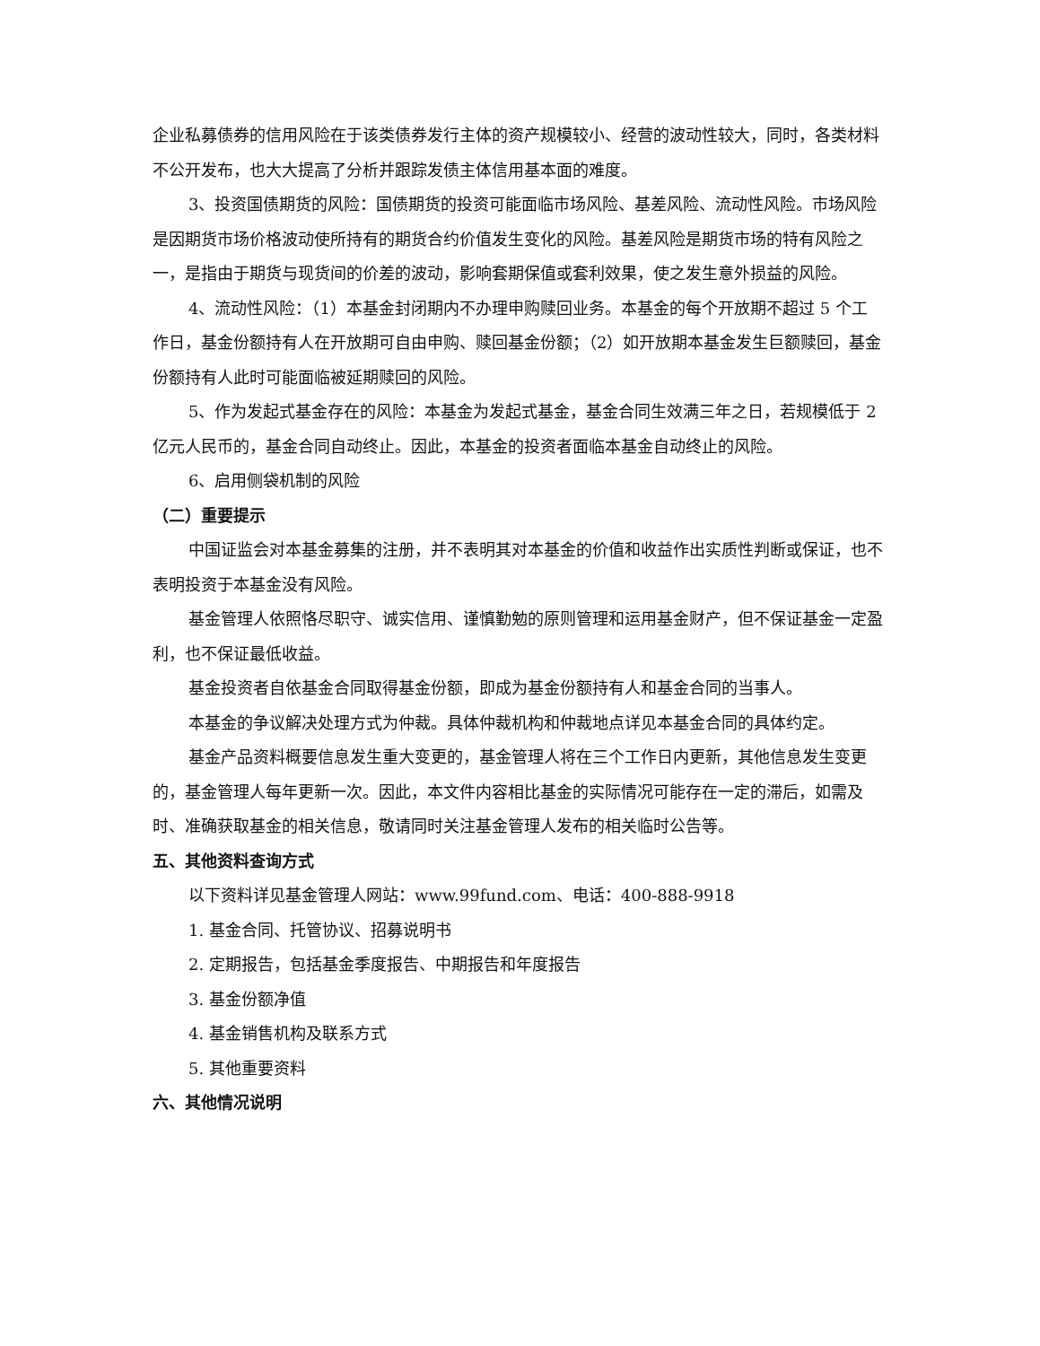企业私募债券的信用风险在于该类债券发行主体的资产规模较小、经营的波动性较大，同时，各类材料不公开发布，也大大提高了分析并跟踪发债主体信用基本面的难度。
3、投资国债期货的风险：国债期货的投资可能面临市场风险、基差风险、流动性风险。市场风险是因期货市场价格波动使所持有的期货合约价值发生变化的风险。基差风险是期货市场的特有风险之一，是指由于期货与现货间的价差的波动，影响套期保值或套利效果，使之发生意外损益的风险。
4、流动性风险：（1）本基金封闭期内不办理申购赎回业务。本基金的每个开放期不超过 5 个工作日，基金份额持有人在开放期可自由申购、赎回基金份额；（2）如开放期本基金发生巨额赎回，基金份额持有人此时可能面临被延期赎回的风险。
5、作为发起式基金存在的风险：本基金为发起式基金，基金合同生效满三年之日，若规模低于 2 亿元人民币的，基金合同自动终止。因此，本基金的投资者面临本基金自动终止的风险。
6、启用侧袋机制的风险
（二）重要提示
中国证监会对本基金募集的注册，并不表明其对本基金的价值和收益作出实质性判断或保证，也不表明投资于本基金没有风险。
基金管理人依照恪尽职守、诚实信用、谨慎勤勉的原则管理和运用基金财产，但不保证基金一定盈利，也不保证最低收益。
基金投资者自依基金合同取得基金份额，即成为基金份额持有人和基金合同的当事人。
本基金的争议解决处理方式为仲裁。具体仲裁机构和仲裁地点详见本基金合同的具体约定。
基金产品资料概要信息发生重大变更的，基金管理人将在三个工作日内更新，其他信息发生变更的，基金管理人每年更新一次。因此，本文件内容相比基金的实际情况可能存在一定的滞后，如需及时、准确获取基金的相关信息，敬请同时关注基金管理人发布的相关临时公告等。
五、其他资料查询方式
以下资料详见基金管理人网站：www.99fund.com、电话：400-888-9918
1. 基金合同、托管协议、招募说明书
2. 定期报告，包括基金季度报告、中期报告和年度报告
3. 基金份额净值
4. 基金销售机构及联系方式
5. 其他重要资料
六、其他情况说明